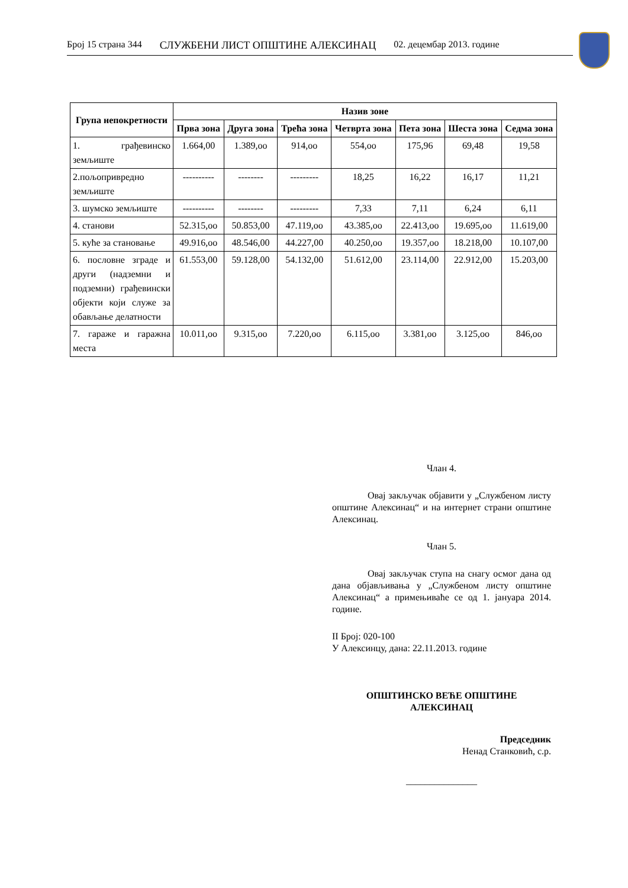Број 15 страна 344 СЛУЖБЕНИ ЛИСТ ОПШТИНЕ АЛЕКСИНАЦ 02. децембар 2013. године
| Група непокретности | Назив зоне | | | | | | |
| --- | --- | --- | --- | --- | --- | --- | --- |
| | Прва зона | Друга зона | Трећа зона | Четврта зона | Пета зона | Шеста зона | Седма зона |
| 1. грађевинско земљиште | 1.664,00 | 1.389,оо | 914,оо | 554,оо | 175,96 | 69,48 | 19,58 |
| 2.пољопривредно земљиште | ---------- | -------- | --------- | 18,25 | 16,22 | 16,17 | 11,21 |
| 3. шумско земљиште | ---------- | -------- | --------- | 7,33 | 7,11 | 6,24 | 6,11 |
| 4. станови | 52.315,оо | 50.853,00 | 47.119,оо | 43.385,оо | 22.413,оо | 19.695,оо | 11.619,00 |
| 5. куће за становање | 49.916,оо | 48.546,00 | 44.227,00 | 40.250,оо | 19.357,оо | 18.218,00 | 10.107,00 |
| 6. пословне зграде и други (надземни и подземни) грађевински објекти који служе за обављање делатности | 61.553,00 | 59.128,00 | 54.132,00 | 51.612,00 | 23.114,00 | 22.912,00 | 15.203,00 |
| 7. гараже и гаражна места | 10.011,оо | 9.315,оо | 7.220,оо | 6.115,оо | 3.381,оо | 3.125,оо | 846,оо |
Члан 4.
Овај закључак објавити у „Службеном листу општине Алексинац“ и на интернет страни општине Алексинац.
Члан 5.
Овај закључак ступа на снагу осмог дана од дана објављивања у „Службеном листу општине Алексинац“ а примењиваће се од 1. јануара 2014. године.
II Број: 020-100
У Алексинцу, дана: 22.11.2013. године
ОПШТИНСКО ВЕЋЕ ОПШТИНЕ
АЛЕКСИНАЦ
Председник
Ненад Станковић, с.р.
_______________